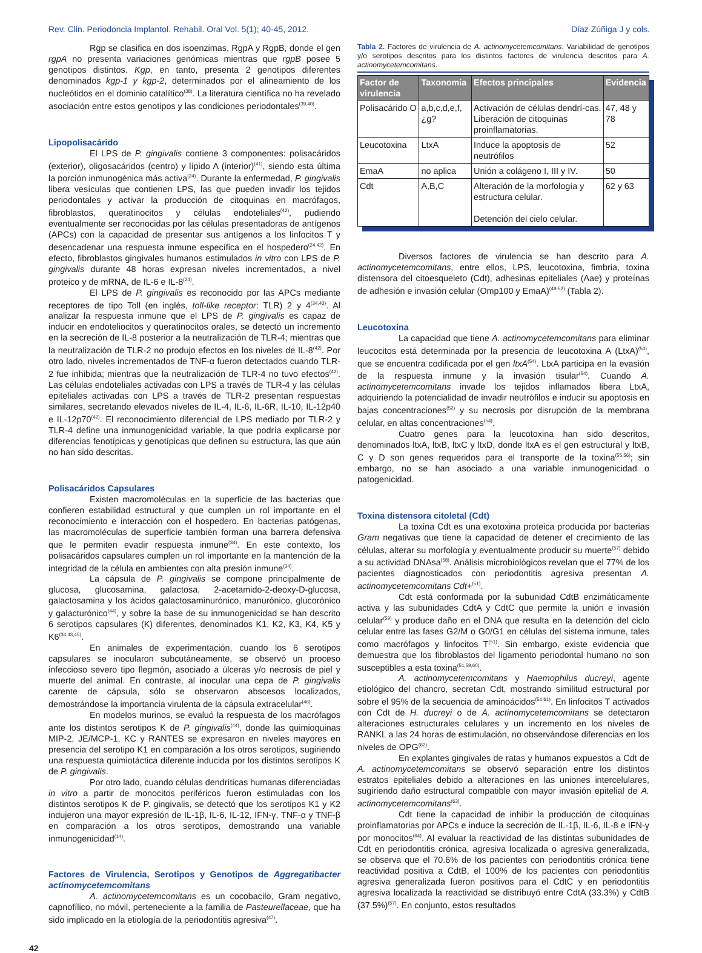Rev. Clin. Periodoncia Implantol. Rehabil. Oral Vol. 5(1); 40-45, 2012. Díaz Zúñiga J y cols.
Rgp se clasifica en dos isoenzimas, RgpA y RgpB, donde el gen rgpA no presenta variaciones genómicas mientras que rgpB posee 5 genotipos distintos. Kgp, en tanto, presenta 2 genotipos diferentes denominados kgp-1 y kgp-2, determinados por el alineamiento de los nucleótidos en el dominio catalítico<sup>(38)</sup>. La literatura científica no ha revelado asociación entre estos genotipos y las condiciones periodontales<sup>(39,40)</sup>.
Lipopolisacárido
El LPS de P. gingivalis contiene 3 componentes: polisacáridos (exterior), oligosacáridos (centro) y lípido A (interior)<sup>(41)</sup>, siendo esta última la porción inmunogénica más activa<sup>(24)</sup>. Durante la enfermedad, P. gingivalis libera vesículas que contienen LPS, las que pueden invadir los tejidos periodontales y activar la producción de citoquinas en macrófagos, fibroblastos, queratinocitos y células endoteliales<sup>(42)</sup>, pudiendo eventualmente ser reconocidas por las células presentadoras de antígenos (APCs) con la capacidad de presentar sus antígenos a los linfocitos T y desencadenar una respuesta inmune específica en el hospedero<sup>(24,42)</sup>. En efecto, fibroblastos gingivales humanos estimulados in vitro con LPS de P. gingivalis durante 48 horas expresan niveles incrementados, a nivel proteico y de mRNA, de IL-6 e IL-8<sup>(24)</sup>.
El LPS de P. gingivalis es reconocido por las APCs mediante receptores de tipo Toll (en inglés, toll-like receptor: TLR) 2 y 4<sup>(34,43)</sup>. Al analizar la respuesta inmune que el LPS de P. gingivalis es capaz de inducir en endoteliocitos y queratinocitos orales, se detectó un incremento en la secreción de IL-8 posterior a la neutralización de TLR-4; mientras que la neutralización de TLR-2 no produjo efectos en los niveles de IL-8<sup>(42)</sup>. Por otro lado, niveles incrementados de TNF-α fueron detectados cuando TLR-2 fue inhibida; mientras que la neutralización de TLR-4 no tuvo efectos<sup>(42)</sup>. Las células endoteliales activadas con LPS a través de TLR-4 y las células epiteliales activadas con LPS a través de TLR-2 presentan respuestas similares, secretando elevados niveles de IL-4, IL-6, IL-6R, IL-10, IL-12p40 e IL-12p70<sup>(42)</sup>. El reconocimiento diferencial de LPS mediado por TLR-2 y TLR-4 define una inmunogenicidad variable, la que podría explicarse por diferencias fenotípicas y genotípicas que definen su estructura, las que aún no han sido descritas.
Polisacáridos Capsulares
Existen macromoléculas en la superficie de las bacterias que confieren estabilidad estructural y que cumplen un rol importante en el reconocimiento e interacción con el hospedero. En bacterias patógenas, las macromoléculas de superficie también forman una barrera defensiva que le permiten evadir respuesta inmune<sup>(34)</sup>. En este contexto, los polisacáridos capsulares cumplen un rol importante en la mantención de la integridad de la célula en ambientes con alta presión inmune<sup>(34)</sup>.
La cápsula de P. gingivalis se compone principalmente de glucosa, glucosamina, galactosa, 2-acetamido-2-deoxy-D-glucosa, galactosamina y los ácidos galactosaminurónico, manurónico, glucorónico y galacturónico<sup>(44)</sup>, y sobre la base de su inmunogenicidad se han descrito 6 serotipos capsulares (K) diferentes, denominados K1, K2, K3, K4, K5 y K6<sup>(34,43,45)</sup>.
En animales de experimentación, cuando los 6 serotipos capsulares se inocularon subcutáneamente, se observó un proceso infeccioso severo tipo flegmón, asociado a úlceras y/o necrosis de piel y muerte del animal. En contraste, al inocular una cepa de P. gingivalis carente de cápsula, sólo se observaron abscesos localizados, demostrándose la importancia virulenta de la cápsula extracelular<sup>(46)</sup>.
En modelos murinos, se evaluó la respuesta de los macrófagos ante los distintos serotipos K de P. gingivalis<sup>(44)</sup>, donde las quimioquinas MIP-2, JE/MCP-1, KC y RANTES se expresaron en niveles mayores en presencia del serotipo K1 en comparación a los otros serotipos, sugiriendo una respuesta quimiotáctica diferente inducida por los distintos serotipos K de P. gingivalis.
Por otro lado, cuando células dendríticas humanas diferenciadas in vitro a partir de monocitos periféricos fueron estimuladas con los distintos serotipos K de P. gingivalis, se detectó que los serotipos K1 y K2 indujeron una mayor expresión de IL-1β, IL-6, IL-12, IFN-γ, TNF-α y TNF-β en comparación a los otros serotipos, demostrando una variable inmunogenicidad<sup>(14)</sup>.
Factores de Virulencia, Serotipos y Genotipos de Aggregatibacter actinomycetemcomitans
A. actinomycetemcomitans es un cocobacilo, Gram negativo, capnofílico, no móvil, perteneciente a la familia de Pasteurellaceae, que ha sido implicado en la etiología de la periodontitis agresiva<sup>(47)</sup>.
Tabla 2. Factores de virulencia de A. actinomycetemcomitans. Variabilidad de genotipos y/o serotipos descritos para los distintos factores de virulencia descritos para A. actinomycetemcomitans.
| Factor de virulencia | Taxonomia | Efectos principales | Evidencia |
| --- | --- | --- | --- |
| Polisacárido O | a,b,c,d,e,f,¿g? | Activación de células dendrí-cas. Liberación de citoquinas proinflamatorias. | 47, 48 y 78 |
| Leucotoxina | LtxA | Induce la apoptosis de neutrófilos | 52 |
| EmaA | no aplica | Unión a colágeno I, III y IV. | 50 |
| Cdt | A,B,C | Alteración de la morfología y estructura celular. Detención del cielo celular. | 62 y 63 |
Diversos factores de virulencia se han descrito para A. actinomycetemcomitans, entre ellos, LPS, leucotoxina, fimbria, toxina distensora del citoesqueleto (Cdt), adhesinas epiteliales (Aae) y proteínas de adhesión e invasión celular (Omp100 y EmaA)<sup>(48-52)</sup> (Tabla 2).
Leucotoxina
La capacidad que tiene A. actinomycetemcomitans para eliminar leucocitos está determinada por la presencia de leucotoxina A (LtxA)<sup>(53)</sup>, que se encuentra codificada por el gen ltxA<sup>(54)</sup>. LtxA participa en la evasión de la respuesta inmune y la invasión tisular<sup>(54)</sup>. Cuando A. actinomycetemcomitans invade los tejidos inflamados libera LtxA, adquiriendo la potencialidad de invadir neutrófilos e inducir su apoptosis en bajas concentraciones<sup>(52)</sup> y su necrosis por disrupción de la membrana celular, en altas concentraciones<sup>(54)</sup>.
Cuatro genes para la leucotoxina han sido descritos, denominados ltxA, ltxB, ltxC y ltxD, donde ltxA es el gen estructural y ltxB, C y D son genes requeridos para el transporte de la toxina<sup>(55,56)</sup>; sin embargo, no se han asociado a una variable inmunogenicidad o patogenicidad.
Toxina distensora citoletal (Cdt)
La toxina Cdt es una exotoxina proteica producida por bacterias Gram negativas que tiene la capacidad de detener el crecimiento de las células, alterar su morfología y eventualmente producir su muerte<sup>(57)</sup> debido a su actividad DNAsa<sup>(58)</sup>. Análisis microbiológicos revelan que el 77% de los pacientes diagnosticados con periodontitis agresiva presentan A. actinomycetemcomitans Cdt+<sup>(51)</sup>.
Cdt está conformada por la subunidad CdtB enzimáticamente activa y las subunidades CdtA y CdtC que permite la unión e invasión celular<sup>(59)</sup> y produce daño en el DNA que resulta en la detención del ciclo celular entre las fases G2/M o G0/G1 en células del sistema inmune, tales como macrófagos y linfocitos T<sup>(51)</sup>. Sin embargo, existe evidencia que demuestra que los fibroblastos del ligamento periodontal humano no son susceptibles a esta toxina<sup>(51,59,60)</sup>.
A. actinomycetemcomitans y Haemophilus ducreyi, agente etiológico del chancro, secretan Cdt, mostrando similitud estructural por sobre el 95% de la secuencia de aminoácidos<sup>(51,61)</sup>. En linfocitos T activados con Cdt de H. ducreyi o de A. actinomycetemcomitans se detectaron alteraciones estructurales celulares y un incremento en los niveles de RANKL a las 24 horas de estimulación, no observándose diferencias en los niveles de OPG<sup>(62)</sup>.
En explantes gingivales de ratas y humanos expuestos a Cdt de A. actinomycetemcomitans se observó separación entre los distintos estratos epiteliales debido a alteraciones en las uniones intercelulares, sugiriendo daño estructural compatible con mayor invasión epitelial de A. actinomycetemcomitans<sup>(63)</sup>.
Cdt tiene la capacidad de inhibir la producción de citoquinas proinflamatorias por APCs e induce la secreción de IL-1β, IL-6, IL-8 e IFN-γ por monocitos<sup>(64)</sup>. Al evaluar la reactividad de las distintas subunidades de Cdt en periodontitis crónica, agresiva localizada o agresiva generalizada, se observa que el 70.6% de los pacientes con periodontitis crónica tiene reactividad positiva a CdtB, el 100% de los pacientes con periodontitis agresiva generalizada fueron positivos para el CdtC y en periodontitis agresiva localizada la reactividad se distribuyó entre CdtA (33.3%) y CdtB (37.5%)<sup>(57)</sup>. En conjunto, estos resultados
42